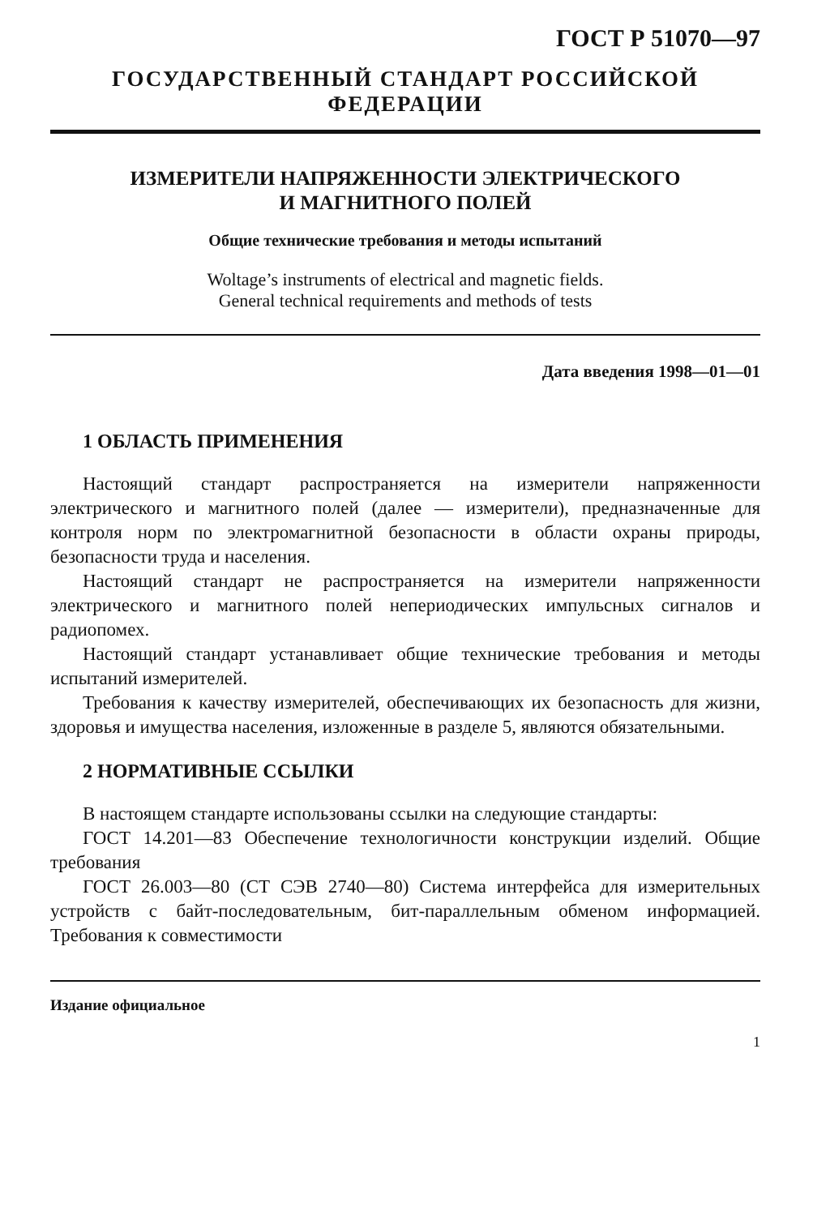ГОСТ Р 51070—97
ГОСУДАРСТВЕННЫЙ СТАНДАРТ РОССИЙСКОЙ ФЕДЕРАЦИИ
ИЗМЕРИТЕЛИ НАПРЯЖЕННОСТИ ЭЛЕКТРИЧЕСКОГО
И МАГНИТНОГО ПОЛЕЙ
Общие технические требования и методы испытаний
Woltage’s instruments of electrical and magnetic fields.
General technical requirements and methods of tests
Дата введения 1998—01—01
1 ОБЛАСТЬ ПРИМЕНЕНИЯ
Настоящий стандарт распространяется на измерители напряженности электрического и магнитного полей (далее — измерители), предназначенные для контроля норм по электромагнитной безопасности в области охраны природы, безопасности труда и населения.
Настоящий стандарт не распространяется на измерители напряженности электрического и магнитного полей непериодических импульсных сигналов и радиопомех.
Настоящий стандарт устанавливает общие технические требования и методы испытаний измерителей.
Требования к качеству измерителей, обеспечивающих их безопасность для жизни, здоровья и имущества населения, изложенные в разделе 5, являются обязательными.
2 НОРМАТИВНЫЕ ССЫЛКИ
В настоящем стандарте использованы ссылки на следующие стандарты:
ГОСТ 14.201—83 Обеспечение технологичности конструкции изделий. Общие требования
ГОСТ 26.003—80 (СТ СЭВ 2740—80) Система интерфейса для измерительных устройств с байт-последовательным, бит-параллельным обменом информацией. Требования к совместимости
Издание официальное
1